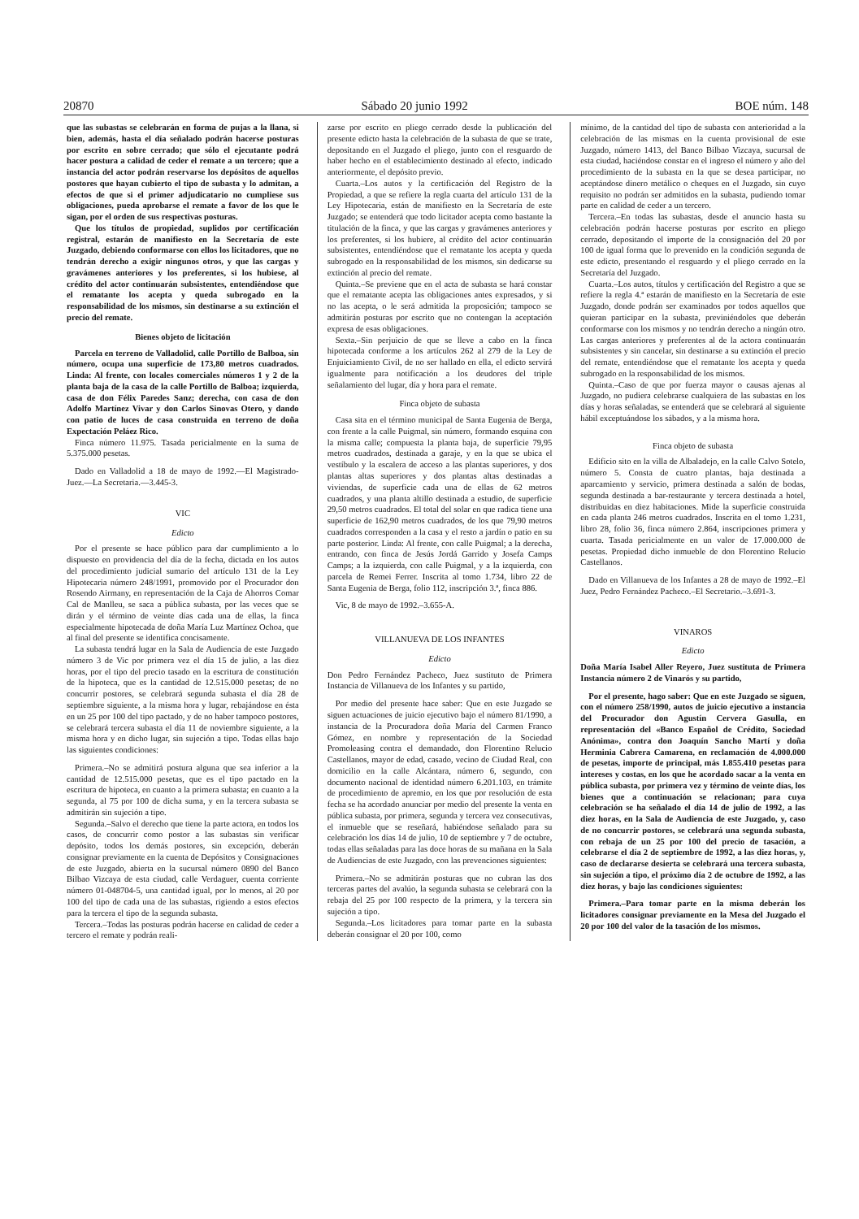20870 Sábado 20 junio 1992 BOE núm. 148
que las subastas se celebrarán en forma de pujas a la llana, si bien, además, hasta el día señalado podrán hacerse posturas por escrito en sobre cerrado; que sólo el ejecutante podrá hacer postura a calidad de ceder el remate a un tercero; que a instancia del actor podrán reservarse los depósitos de aquellos postores que hayan cubierto el tipo de subasta y lo admitan, a efectos de que si el primer adjudicatario no cumpliese sus obligaciones, pueda aprobarse el remate a favor de los que le sigan, por el orden de sus respectivas posturas.
Que los títulos de propiedad, suplidos por certificación registral, estarán de manifiesto en la Secretaría de este Juzgado, debiendo conformarse con ellos los licitadores, que no tendrán derecho a exigir ningunos otros, y que las cargas y gravámenes anteriores y los preferentes, si los hubiese, al crédito del actor continuarán subsistentes, entendiéndose que el rematante los acepta y queda subrogado en la responsabilidad de los mismos, sin destinarse a su extinción el precio del remate.
Bienes objeto de licitación
Parcela en terreno de Valladolid, calle Portillo de Balboa, sin número, ocupa una superficie de 173,80 metros cuadrados. Linda: Al frente, con locales comerciales números 1 y 2 de la planta baja de la casa de la calle Portillo de Balboa; izquierda, casa de don Félix Paredes Sanz; derecha, con casa de don Adolfo Martínez Vivar y don Carlos Sinovas Otero, y dando con patio de luces de casa construida en terreno de doña Expectación Peláez Rico.
Finca número 11.975. Tasada pericialmente en la suma de 5.375.000 pesetas.
Dado en Valladolid a 18 de mayo de 1992.—El Magistrado-Juez.—La Secretaria.—3.445-3.
VIC
Edicto
Por el presente se hace público para dar cumplimiento a lo dispuesto en providencia del día de la fecha, dictada en los autos del procedimiento judicial sumario del artículo 131 de la Ley Hipotecaria número 248/1991, promovido por el Procurador don Rosendo Airmany, en representación de la Caja de Ahorros Comar Cal de Manlleu, se saca a pública subasta, por las veces que se dirán y el término de veinte días cada una de ellas, la finca especialmente hipotecada de doña María Luz Martínez Ochoa, que al final del presente se identifica concisamente.
La subasta tendrá lugar en la Sala de Audiencia de este Juzgado número 3 de Vic por primera vez el día 15 de julio, a las diez horas, por el tipo del precio tasado en la escritura de constitución de la hipoteca, que es la cantidad de 12.515.000 pesetas; de no concurrir postores, se celebrará segunda subasta el día 28 de septiembre siguiente, a la misma hora y lugar, rebajándose en ésta en un 25 por 100 del tipo pactado, y de no haber tampoco postores, se celebrará tercera subasta el día 11 de noviembre siguiente, a la misma hora y en dicho lugar, sin sujeción a tipo. Todas ellas bajo las siguientes condiciones:
Primera.–No se admitirá postura alguna que sea inferior a la cantidad de 12.515.000 pesetas, que es el tipo pactado en la escritura de hipoteca, en cuanto a la primera subasta; en cuanto a la segunda, al 75 por 100 de dicha suma, y en la tercera subasta se admitirán sin sujeción a tipo.
Segunda.–Salvo el derecho que tiene la parte actora, en todos los casos, de concurrir como postor a las subastas sin verificar depósito, todos los demás postores, sin excepción, deberán consignar previamente en la cuenta de Depósitos y Consignaciones de este Juzgado, abierta en la sucursal número 0890 del Banco Bilbao Vizcaya de esta ciudad, calle Verdaguer, cuenta corriente número 01-048704-5, una cantidad igual, por lo menos, al 20 por 100 del tipo de cada una de las subastas, rigiendo a estos efectos para la tercera el tipo de la segunda subasta.
Tercera.–Todas las posturas podrán hacerse en calidad de ceder a tercero el remate y podrán reali-
zarse por escrito en pliego cerrado desde la publicación del presente edicto hasta la celebración de la subasta de que se trate, depositando en el Juzgado el pliego, junto con el resguardo de haber hecho en el establecimiento destinado al efecto, indicado anteriormente, el depósito previo.
Cuarta.–Los autos y la certificación del Registro de la Propiedad, a que se refiere la regla cuarta del artículo 131 de la Ley Hipotecaria, están de manifiesto en la Secretaría de este Juzgado; se entenderá que todo licitador acepta como bastante la titulación de la finca, y que las cargas y gravámenes anteriores y los preferentes, si los hubiere, al crédito del actor continuarán subsistentes, entendiéndose que el rematante los acepta y queda subrogado en la responsabilidad de los mismos, sin dedicarse su extinción al precio del remate.
Quinta.–Se previene que en el acta de subasta se hará constar que el rematante acepta las obligaciones antes expresados, y si no las acepta, o le será admitida la proposición; tampoco se admitirán posturas por escrito que no contengan la aceptación expresa de esas obligaciones.
Sexta.–Sin perjuicio de que se lleve a cabo en la finca hipotecada conforme a los artículos 262 al 279 de la Ley de Enjuiciamiento Civil, de no ser hallado en ella, el edicto servirá igualmente para notificación a los deudores del triple señalamiento del lugar, día y hora para el remate.
Finca objeto de subasta
Casa sita en el término municipal de Santa Eugenia de Berga, con frente a la calle Puigmal, sin número, formando esquina con la misma calle; compuesta la planta baja, de superficie 79,95 metros cuadrados, destinada a garaje, y en la que se ubica el vestíbulo y la escalera de acceso a las plantas superiores, y dos plantas altas superiores y dos plantas altas destinadas a viviendas, de superficie cada una de ellas de 62 metros cuadrados, y una planta altillo destinada a estudio, de superficie 29,50 metros cuadrados. El total del solar en que radica tiene una superficie de 162,90 metros cuadrados, de los que 79,90 metros cuadrados corresponden a la casa y el resto a jardín o patio en su parte posterior. Linda: Al frente, con calle Puigmal; a la derecha, entrando, con finca de Jesús Jordá Garrido y Josefa Camps Camps; a la izquierda, con calle Puigmal, y a la izquierda, con parcela de Remei Ferrer. Inscrita al tomo 1.734, libro 22 de Santa Eugenia de Berga, folio 112, inscripción 3.ª, finca 886.
Vic, 8 de mayo de 1992.–3.655-A.
VILLANUEVA DE LOS INFANTES
Edicto
Don Pedro Fernández Pacheco, Juez sustituto de Primera Instancia de Villanueva de los Infantes y su partido,
Por medio del presente hace saber: Que en este Juzgado se siguen actuaciones de juicio ejecutivo bajo el número 81/1990, a instancia de la Procuradora doña María del Carmen Franco Gómez, en nombre y representación de la Sociedad Promoleasing contra el demandado, don Florentino Relucio Castellanos, mayor de edad, casado, vecino de Ciudad Real, con domicilio en la calle Alcántara, número 6, segundo, con documento nacional de identidad número 6.201.103, en trámite de procedimiento de apremio, en los que por resolución de esta fecha se ha acordado anunciar por medio del presente la venta en pública subasta, por primera, segunda y tercera vez consecutivas, el inmueble que se reseñará, habiéndose señalado para su celebración los días 14 de julio, 10 de septiembre y 7 de octubre, todas ellas señaladas para las doce horas de su mañana en la Sala de Audiencias de este Juzgado, con las prevenciones siguientes:
Primera.–No se admitirán posturas que no cubran las dos terceras partes del avalúo, la segunda subasta se celebrará con la rebaja del 25 por 100 respecto de la primera, y la tercera sin sujeción a tipo.
Segunda.–Los licitadores para tomar parte en la subasta deberán consignar el 20 por 100, como
mínimo, de la cantidad del tipo de subasta con anterioridad a la celebración de las mismas en la cuenta provisional de este Juzgado, número 1413, del Banco Bilbao Vizcaya, sucursal de esta ciudad, haciéndose constar en el ingreso el número y año del procedimiento de la subasta en la que se desea participar, no aceptándose dinero metálico o cheques en el Juzgado, sin cuyo requisito no podrán ser admitidos en la subasta, pudiendo tomar parte en calidad de ceder a un tercero.
Tercera.–En todas las subastas, desde el anuncio hasta su celebración podrán hacerse posturas por escrito en pliego cerrado, depositando el importe de la consignación del 20 por 100 de igual forma que lo prevenido en la condición segunda de este edicto, presentando el resguardo y el pliego cerrado en la Secretaría del Juzgado.
Cuarta.–Los autos, títulos y certificación del Registro a que se refiere la regla 4.ª estarán de manifiesto en la Secretaría de este Juzgado, donde podrán ser examinados por todos aquellos que quieran participar en la subasta, previniéndoles que deberán conformarse con los mismos y no tendrán derecho a ningún otro. Las cargas anteriores y preferentes al de la actora continuarán subsistentes y sin cancelar, sin destinarse a su extinción el precio del remate, entendiéndose que el rematante los acepta y queda subrogado en la responsabilidad de los mismos.
Quinta.–Caso de que por fuerza mayor o causas ajenas al Juzgado, no pudiera celebrarse cualquiera de las subastas en los días y horas señaladas, se entenderá que se celebrará al siguiente hábil exceptuándose los sábados, y a la misma hora.
Finca objeto de subasta
Edificio sito en la villa de Albaladejo, en la calle Calvo Sotelo, número 5. Consta de cuatro plantas, baja destinada a aparcamiento y servicio, primera destinada a salón de bodas, segunda destinada a bar-restaurante y tercera destinada a hotel, distribuidas en diez habitaciones. Mide la superficie construida en cada planta 246 metros cuadrados. Inscrita en el tomo 1.231, libro 28, folio 36, finca número 2.864, inscripciones primera y cuarta. Tasada pericialmente en un valor de 17.000.000 de pesetas. Propiedad dicho inmueble de don Florentino Relucio Castellanos.
Dado en Villanueva de los Infantes a 28 de mayo de 1992.–El Juez, Pedro Fernández Pacheco.–El Secretario.–3.691-3.
VINAROS
Edicto
Doña María Isabel Aller Reyero, Juez sustituta de Primera Instancia número 2 de Vinarós y su partido,
Por el presente, hago saber: Que en este Juzgado se siguen, con el número 258/1990, autos de juicio ejecutivo a instancia del Procurador don Agustín Cervera Gasulla, en representación del «Banco Español de Crédito, Sociedad Anónima», contra don Joaquín Sancho Martí y doña Herminia Cabrera Camarena, en reclamación de 4.000.000 de pesetas, importe de principal, más 1.855.410 pesetas para intereses y costas, en los que he acordado sacar a la venta en pública subasta, por primera vez y término de veinte días, los bienes que a continuación se relacionan; para cuya celebración se ha señalado el día 14 de julio de 1992, a las diez horas, en la Sala de Audiencia de este Juzgado, y, caso de no concurrir postores, se celebrará una segunda subasta, con rebaja de un 25 por 100 del precio de tasación, a celebrarse el día 2 de septiembre de 1992, a las diez horas, y, caso de declararse desierta se celebrará una tercera subasta, sin sujeción a tipo, el próximo día 2 de octubre de 1992, a las diez horas, y bajo las condiciones siguientes:
Primera.–Para tomar parte en la misma deberán los licitadores consignar previamente en la Mesa del Juzgado el 20 por 100 del valor de la tasación de los mismos.